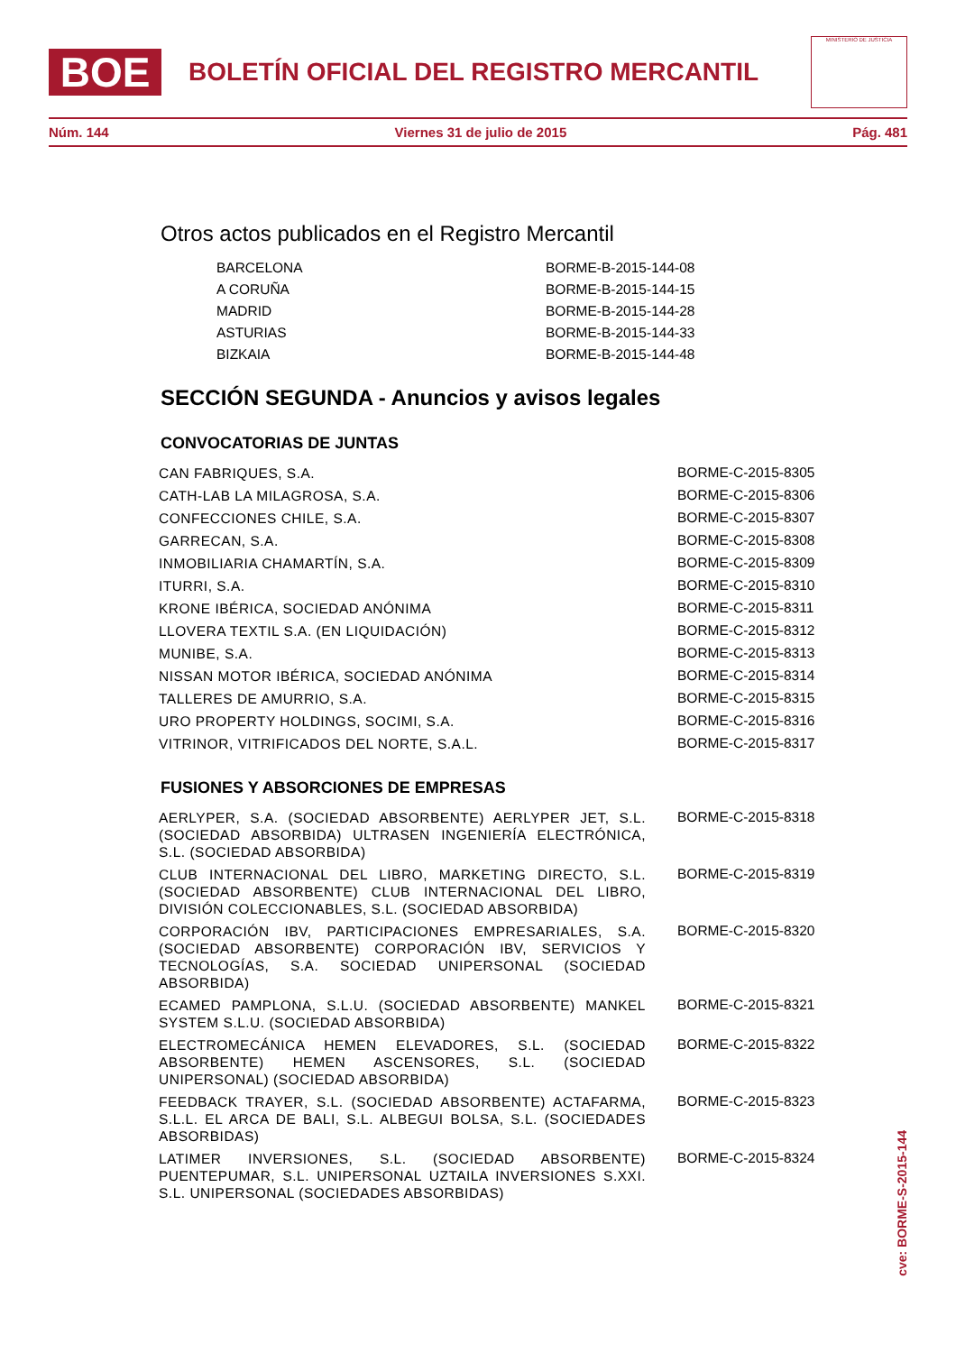BOE
BOLETÍN OFICIAL DEL REGISTRO MERCANTIL
MINISTERIO DE JUSTICIA
Núm. 144 Viernes 31 de julio de 2015 Pág. 481
Otros actos publicados en el Registro Mercantil
| BARCELONA | BORME-B-2015-144-08 |
| A CORUÑA | BORME-B-2015-144-15 |
| MADRID | BORME-B-2015-144-28 |
| ASTURIAS | BORME-B-2015-144-33 |
| BIZKAIA | BORME-B-2015-144-48 |
SECCIÓN SEGUNDA - Anuncios y avisos legales
CONVOCATORIAS DE JUNTAS
| CAN FABRIQUES, S.A. | BORME-C-2015-8305 |
| CATH-LAB LA MILAGROSA, S.A. | BORME-C-2015-8306 |
| CONFECCIONES CHILE, S.A. | BORME-C-2015-8307 |
| GARRECAN, S.A. | BORME-C-2015-8308 |
| INMOBILIARIA CHAMARTÍN, S.A. | BORME-C-2015-8309 |
| ITURRI, S.A. | BORME-C-2015-8310 |
| KRONE IBÉRICA, SOCIEDAD ANÓNIMA | BORME-C-2015-8311 |
| LLOVERA TEXTIL S.A. (EN LIQUIDACIÓN) | BORME-C-2015-8312 |
| MUNIBE, S.A. | BORME-C-2015-8313 |
| NISSAN MOTOR IBÉRICA, SOCIEDAD ANÓNIMA | BORME-C-2015-8314 |
| TALLERES DE AMURRIO, S.A. | BORME-C-2015-8315 |
| URO PROPERTY HOLDINGS, SOCIMI, S.A. | BORME-C-2015-8316 |
| VITRINOR, VITRIFICADOS DEL NORTE, S.A.L. | BORME-C-2015-8317 |
FUSIONES Y ABSORCIONES DE EMPRESAS
| AERLYPER, S.A. (SOCIEDAD ABSORBENTE) AERLYPER JET, S.L. (SOCIEDAD ABSORBIDA) ULTRASEN INGENIERÍA ELECTRÓNICA, S.L. (SOCIEDAD ABSORBIDA) | BORME-C-2015-8318 |
| CLUB INTERNACIONAL DEL LIBRO, MARKETING DIRECTO, S.L. (SOCIEDAD ABSORBENTE) CLUB INTERNACIONAL DEL LIBRO, DIVISIÓN COLECCIONABLES, S.L. (SOCIEDAD ABSORBIDA) | BORME-C-2015-8319 |
| CORPORACIÓN IBV, PARTICIPACIONES EMPRESARIALES, S.A. (SOCIEDAD ABSORBENTE) CORPORACIÓN IBV, SERVICIOS Y TECNOLOGÍAS, S.A. SOCIEDAD UNIPERSONAL (SOCIEDAD ABSORBIDA) | BORME-C-2015-8320 |
| ECAMED PAMPLONA, S.L.U. (SOCIEDAD ABSORBENTE) MANKEL SYSTEM S.L.U. (SOCIEDAD ABSORBIDA) | BORME-C-2015-8321 |
| ELECTROMECÁNICA HEMEN ELEVADORES, S.L. (SOCIEDAD ABSORBENTE) HEMEN ASCENSORES, S.L. (SOCIEDAD UNIPERSONAL) (SOCIEDAD ABSORBIDA) | BORME-C-2015-8322 |
| FEEDBACK TRAYER, S.L. (SOCIEDAD ABSORBENTE) ACTAFARMA, S.L.L. EL ARCA DE BALI, S.L. ALBEGUI BOLSA, S.L. (SOCIEDADES ABSORBIDAS) | BORME-C-2015-8323 |
| LATIMER INVERSIONES, S.L. (SOCIEDAD ABSORBENTE) PUENTEPUMAR, S.L. UNIPERSONAL UZTAILA INVERSIONES S.XXI. S.L. UNIPERSONAL (SOCIEDADES ABSORBIDAS) | BORME-C-2015-8324 |
cve: BORME-S-2015-144